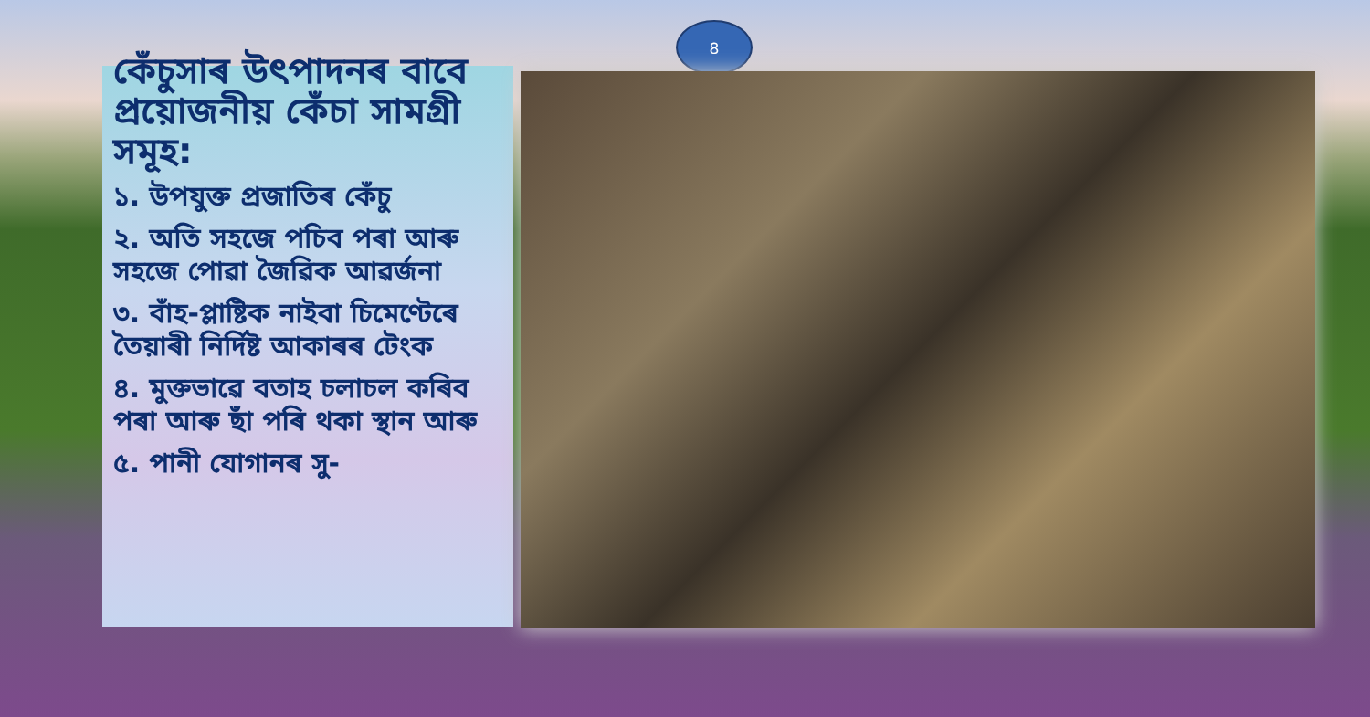৪
কেঁচুসাৰ উৎপাদনৰ বাবে প্ৰয়োজনীয় কেঁচা সামগ্ৰী সমূহ:
১. উপযুক্ত প্ৰজাতিৰ কেঁচু
২. অতি সহজে পচিব পৰা আৰু সহজে পোৱা জৈৱিক আৱৰ্জনা
৩. বাঁহ-প্লাষ্টিক নাইবা চিমেণ্টেৰে তৈয়াৰী নিৰ্দিষ্ট আকাৰৰ টেংক
৪. মুক্তভাৱে বতাহ চলাচল কৰিব পৰা আৰু ছাঁ পৰি থকা স্থান আৰু
৫. পানী যোগানৰ সু-